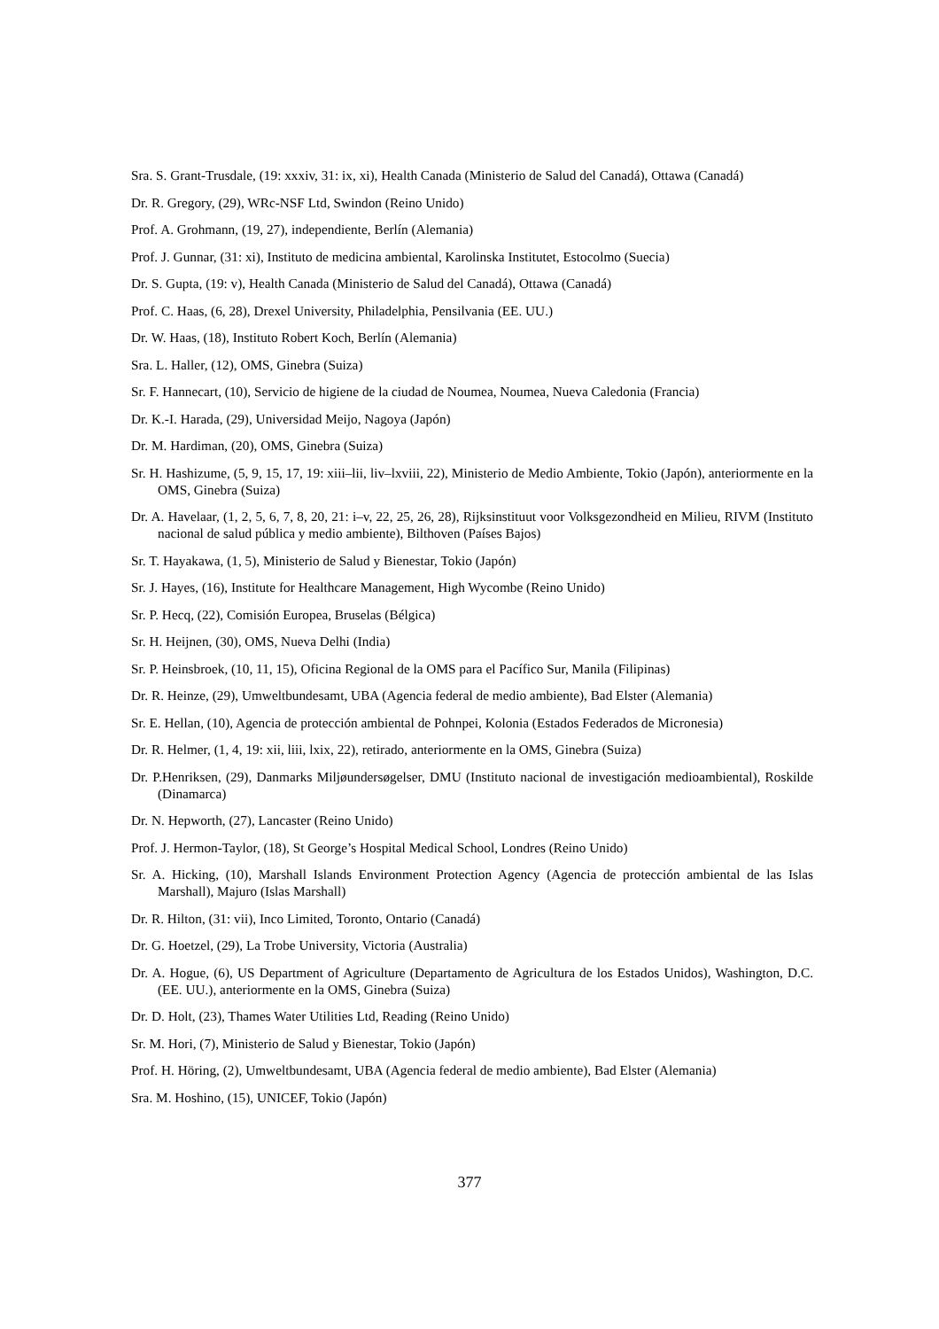Sra. S. Grant-Trusdale, (19: xxxiv, 31: ix, xi), Health Canada (Ministerio de Salud del Canadá), Ottawa (Canadá)
Dr. R. Gregory, (29), WRc-NSF Ltd, Swindon (Reino Unido)
Prof. A. Grohmann, (19, 27), independiente, Berlín (Alemania)
Prof. J. Gunnar, (31: xi), Instituto de medicina ambiental, Karolinska Institutet, Estocolmo (Suecia)
Dr. S. Gupta, (19: v), Health Canada (Ministerio de Salud del Canadá), Ottawa (Canadá)
Prof. C. Haas, (6, 28), Drexel University, Philadelphia, Pensilvania (EE. UU.)
Dr. W. Haas, (18), Instituto Robert Koch, Berlín (Alemania)
Sra. L. Haller, (12), OMS, Ginebra (Suiza)
Sr. F. Hannecart, (10), Servicio de higiene de la ciudad de Noumea, Noumea, Nueva Caledonia (Francia)
Dr. K.-I. Harada, (29), Universidad Meijo, Nagoya (Japón)
Dr. M. Hardiman, (20), OMS, Ginebra (Suiza)
Sr. H. Hashizume, (5, 9, 15, 17, 19: xiii–lii, liv–lxviii, 22), Ministerio de Medio Ambiente, Tokio (Japón), anteriormente en la OMS, Ginebra (Suiza)
Dr. A. Havelaar, (1, 2, 5, 6, 7, 8, 20, 21: i–v, 22, 25, 26, 28), Rijksinstituut voor Volksgezondheid en Milieu, RIVM (Instituto nacional de salud pública y medio ambiente), Bilthoven (Países Bajos)
Sr. T. Hayakawa, (1, 5), Ministerio de Salud y Bienestar, Tokio (Japón)
Sr. J. Hayes, (16), Institute for Healthcare Management, High Wycombe (Reino Unido)
Sr. P. Hecq, (22), Comisión Europea, Bruselas (Bélgica)
Sr. H. Heijnen, (30), OMS, Nueva Delhi (India)
Sr. P. Heinsbroek, (10, 11, 15), Oficina Regional de la OMS para el Pacífico Sur, Manila (Filipinas)
Dr. R. Heinze, (29), Umweltbundesamt, UBA (Agencia federal de medio ambiente), Bad Elster (Alemania)
Sr. E. Hellan, (10), Agencia de protección ambiental de Pohnpei, Kolonia (Estados Federados de Micronesia)
Dr. R. Helmer, (1, 4, 19: xii, liii, lxix, 22), retirado, anteriormente en la OMS, Ginebra (Suiza)
Dr. P.Henriksen, (29), Danmarks Miljøundersøgelser, DMU (Instituto nacional de investigación medioambiental), Roskilde (Dinamarca)
Dr. N. Hepworth, (27), Lancaster (Reino Unido)
Prof. J. Hermon-Taylor, (18), St George’s Hospital Medical School, Londres (Reino Unido)
Sr. A. Hicking, (10), Marshall Islands Environment Protection Agency (Agencia de protección ambiental de las Islas Marshall), Majuro (Islas Marshall)
Dr. R. Hilton, (31: vii), Inco Limited, Toronto, Ontario (Canadá)
Dr. G. Hoetzel, (29), La Trobe University, Victoria (Australia)
Dr. A. Hogue, (6), US Department of Agriculture (Departamento de Agricultura de los Estados Unidos), Washington, D.C. (EE. UU.), anteriormente en la OMS, Ginebra (Suiza)
Dr. D. Holt, (23), Thames Water Utilities Ltd, Reading (Reino Unido)
Sr. M. Hori, (7), Ministerio de Salud y Bienestar, Tokio (Japón)
Prof. H. Höring, (2), Umweltbundesamt, UBA (Agencia federal de medio ambiente), Bad Elster (Alemania)
Sra. M. Hoshino, (15), UNICEF, Tokio (Japón)
377